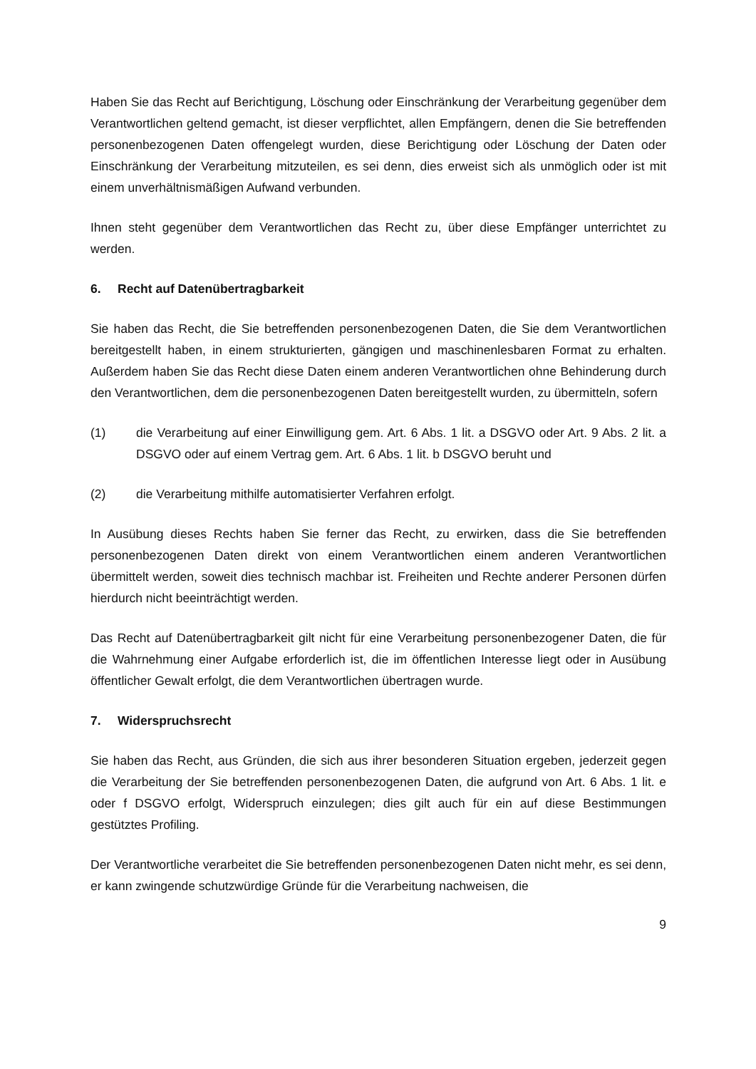Haben Sie das Recht auf Berichtigung, Löschung oder Einschränkung der Verarbeitung gegenüber dem Verantwortlichen geltend gemacht, ist dieser verpflichtet, allen Empfängern, denen die Sie betreffenden personenbezogenen Daten offengelegt wurden, diese Berichtigung oder Löschung der Daten oder Einschränkung der Verarbeitung mitzuteilen, es sei denn, dies erweist sich als unmöglich oder ist mit einem unverhältnismäßigen Aufwand verbunden.
Ihnen steht gegenüber dem Verantwortlichen das Recht zu, über diese Empfänger unterrichtet zu werden.
6. Recht auf Datenübertragbarkeit
Sie haben das Recht, die Sie betreffenden personenbezogenen Daten, die Sie dem Verantwortlichen bereitgestellt haben, in einem strukturierten, gängigen und maschinenlesbaren Format zu erhalten. Außerdem haben Sie das Recht diese Daten einem anderen Verantwortlichen ohne Behinderung durch den Verantwortlichen, dem die personenbezogenen Daten bereitgestellt wurden, zu übermitteln, sofern
(1) die Verarbeitung auf einer Einwilligung gem. Art. 6 Abs. 1 lit. a DSGVO oder Art. 9 Abs. 2 lit. a DSGVO oder auf einem Vertrag gem. Art. 6 Abs. 1 lit. b DSGVO beruht und
(2) die Verarbeitung mithilfe automatisierter Verfahren erfolgt.
In Ausübung dieses Rechts haben Sie ferner das Recht, zu erwirken, dass die Sie betreffenden personenbezogenen Daten direkt von einem Verantwortlichen einem anderen Verantwortlichen übermittelt werden, soweit dies technisch machbar ist. Freiheiten und Rechte anderer Personen dürfen hierdurch nicht beeinträchtigt werden.
Das Recht auf Datenübertragbarkeit gilt nicht für eine Verarbeitung personenbezogener Daten, die für die Wahrnehmung einer Aufgabe erforderlich ist, die im öffentlichen Interesse liegt oder in Ausübung öffentlicher Gewalt erfolgt, die dem Verantwortlichen übertragen wurde.
7. Widerspruchsrecht
Sie haben das Recht, aus Gründen, die sich aus ihrer besonderen Situation ergeben, jederzeit gegen die Verarbeitung der Sie betreffenden personenbezogenen Daten, die aufgrund von Art. 6 Abs. 1 lit. e oder f DSGVO erfolgt, Widerspruch einzulegen; dies gilt auch für ein auf diese Bestimmungen gestütztes Profiling.
Der Verantwortliche verarbeitet die Sie betreffenden personenbezogenen Daten nicht mehr, es sei denn, er kann zwingende schutzwürdige Gründe für die Verarbeitung nachweisen, die
9